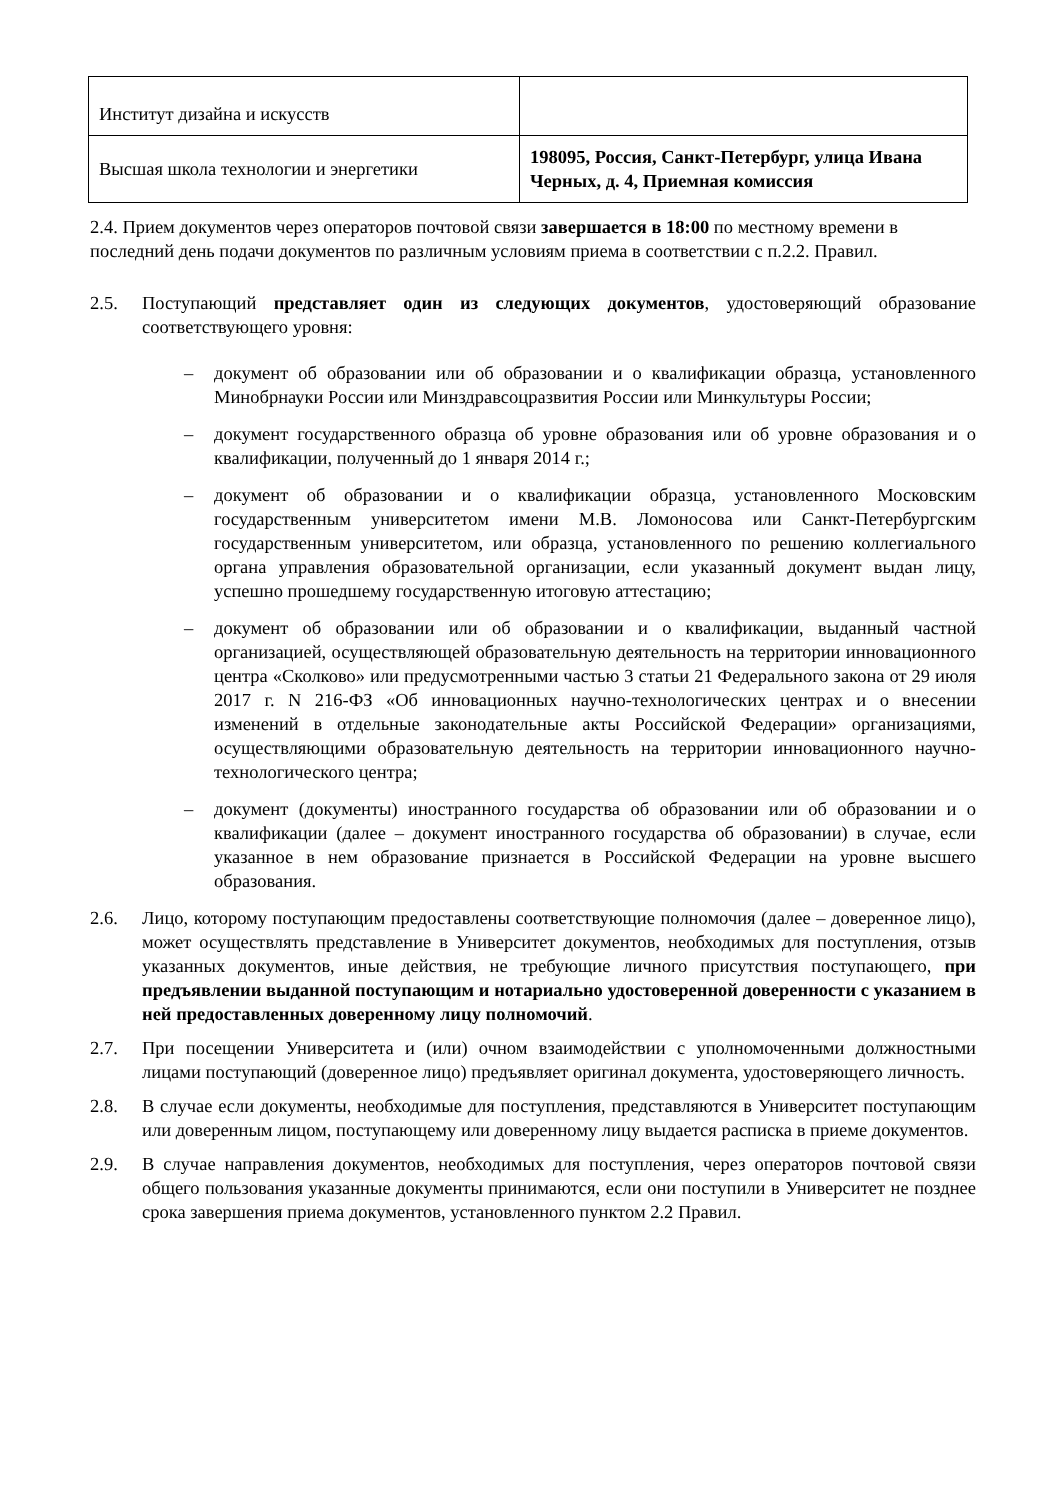| Институт дизайна и искусств | |
| Высшая школа технологии и энергетики | 198095, Россия, Санкт-Петербург, улица Ивана Черных, д. 4, Приемная комиссия |
2.4. Прием документов через операторов почтовой связи завершается в 18:00 по местному времени в последний день подачи документов по различным условиям приема в соответствии с п.2.2. Правил.
2.5. Поступающий представляет один из следующих документов, удостоверяющий образование соответствующего уровня:
– документ об образовании или об образовании и о квалификации образца, установленного Минобрнауки России или Минздравсоцразвития России или Минкультуры России;
– документ государственного образца об уровне образования или об уровне образования и о квалификации, полученный до 1 января 2014 г.;
– документ об образовании и о квалификации образца, установленного Московским государственным университетом имени М.В. Ломоносова или Санкт-Петербургским государственным университетом, или образца, установленного по решению коллегиального органа управления образовательной организации, если указанный документ выдан лицу, успешно прошедшему государственную итоговую аттестацию;
– документ об образовании или об образовании и о квалификации, выданный частной организацией, осуществляющей образовательную деятельность на территории инновационного центра «Сколково» или предусмотренными частью 3 статьи 21 Федерального закона от 29 июля 2017 г. N 216-ФЗ «Об инновационных научно-технологических центрах и о внесении изменений в отдельные законодательные акты Российской Федерации» организациями, осуществляющими образовательную деятельность на территории инновационного научно-технологического центра;
– документ (документы) иностранного государства об образовании или об образовании и о квалификации (далее – документ иностранного государства об образовании) в случае, если указанное в нем образование признается в Российской Федерации на уровне высшего образования.
2.6. Лицо, которому поступающим предоставлены соответствующие полномочия (далее – доверенное лицо), может осуществлять представление в Университет документов, необходимых для поступления, отзыв указанных документов, иные действия, не требующие личного присутствия поступающего, при предъявлении выданной поступающим и нотариально удостоверенной доверенности с указанием в ней предоставленных доверенному лицу полномочий.
2.7. При посещении Университета и (или) очном взаимодействии с уполномоченными должностными лицами поступающий (доверенное лицо) предъявляет оригинал документа, удостоверяющего личность.
2.8. В случае если документы, необходимые для поступления, представляются в Университет поступающим или доверенным лицом, поступающему или доверенному лицу выдается расписка в приеме документов.
2.9. В случае направления документов, необходимых для поступления, через операторов почтовой связи общего пользования указанные документы принимаются, если они поступили в Университет не позднее срока завершения приема документов, установленного пунктом 2.2 Правил.